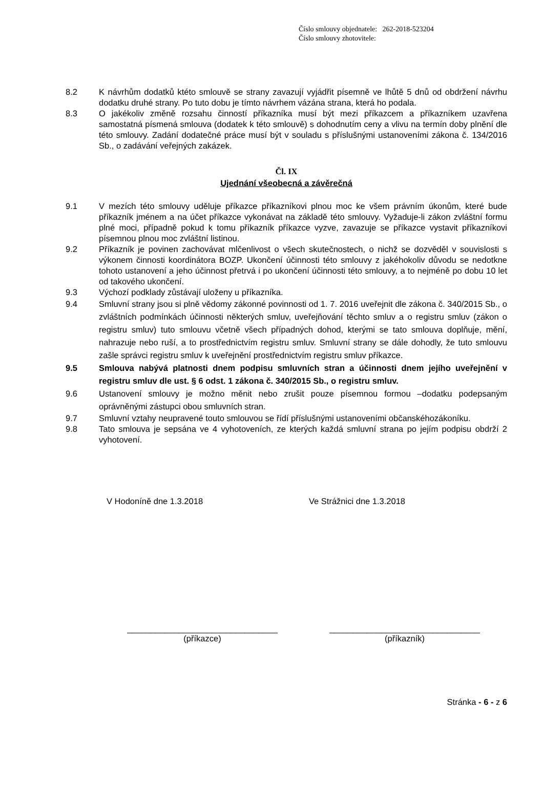Číslo smlouvy objednatele: 262-2018-523204
Číslo smlouvy zhotovitele:
8.2 K návrhům dodatků ktéto smlouvě se strany zavazují vyjádřit písemně ve lhůtě 5 dnů od obdržení návrhu dodatku druhé strany. Po tuto dobu je tímto návrhem vázána strana, která ho podala.
8.3 O jakékoliv změně rozsahu činností příkazníka musí být mezi příkazcem a příkazníkem uzavřena samostatná písmená smlouva (dodatek k této smlouvě) s dohodnutím ceny a vlivu na termín doby plnění dle této smlouvy. Zadání dodatečné práce musí být v souladu s příslušnými ustanoveními zákona č. 134/2016 Sb., o zadávání veřejných zakázek.
Čl. IX
Ujednání všeobecná a závěrečná
9.1 V mezích této smlouvy uděluje příkazce příkazníkovi plnou moc ke všem právním úkonům, které bude příkazník jménem a na účet příkazce vykonávat na základě této smlouvy. Vyžaduje-li zákon zvláštní formu plné moci, případně pokud k tomu příkazník příkazce vyzve, zavazuje se příkazce vystavit příkazníkovi písemnou plnou moc zvláštní listinou.
9.2 Příkazník je povinen zachovávat mlčenlivost o všech skutečnostech, o nichž se dozvěděl v souvislosti s výkonem činnosti koordinátora BOZP. Ukončení účinnosti této smlouvy z jakéhokoliv důvodu se nedotkne tohoto ustanovení a jeho účinnost přetrvá i po ukončení účinnosti této smlouvy, a to nejméně po dobu 10 let od takového ukončení.
9.3 Výchozí podklady zůstávají uloženy u příkazníka.
9.4 Smluvní strany jsou si plně vědomy zákonné povinnosti od 1. 7. 2016 uveřejnit dle zákona č. 340/2015 Sb., o zvláštních podmínkách účinnosti některých smluv, uveřejňování těchto smluv a o registru smluv (zákon o registru smluv) tuto smlouvu včetně všech případných dohod, kterými se tato smlouva doplňuje, mění, nahrazuje nebo ruší, a to prostřednictvím registru smluv. Smluvní strany se dále dohodly, že tuto smlouvu zašle správci registru smluv k uveřejnění prostřednictvím registru smluv příkazce.
9.5 Smlouva nabývá platnosti dnem podpisu smluvních stran a účinnosti dnem jejího uveřejnění v registru smluv dle ust. § 6 odst. 1 zákona č. 340/2015 Sb., o registru smluv.
9.6 Ustanovení smlouvy je možno měnit nebo zrušit pouze písemnou formou –dodatku podepsaným oprávněnými zástupci obou smluvních stran.
9.7 Smluvní vztahy neupravené touto smlouvou se řídí příslušnými ustanoveními občanskéhozákoníku.
9.8 Tato smlouva je sepsána ve 4 vyhotoveních, ze kterých každá smluvní strana po jejím podpisu obdrží 2 vyhotovení.
V Hodoníně dne 1.3.2018 Ve Strážnici dne 1.3.2018
________________________________
(příkazce)
________________________________
(příkazník)
Stránka - 6 - z 6